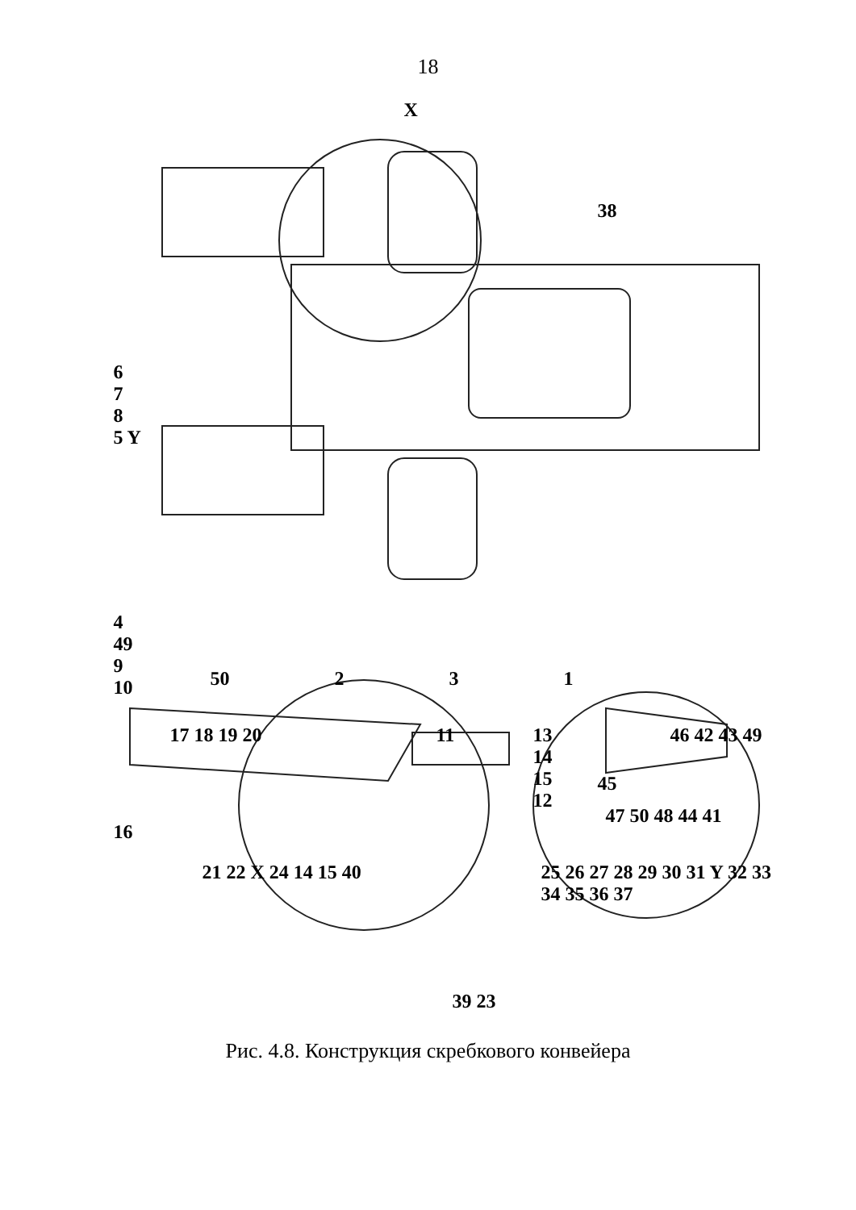18
X
38
6
7
8
5 Y
4
49
9
10
50 2 3 1
17 18 19 20
16
11
13
14
15
12
46 42 43 49
45
47 50 48 44 41
21 22 X 24 14 15 40
39 23
25 26 27 28 29 30 31 Y 32 33 34 35 36 37
Рис. 4.8. Конструкция скребкового конвейера